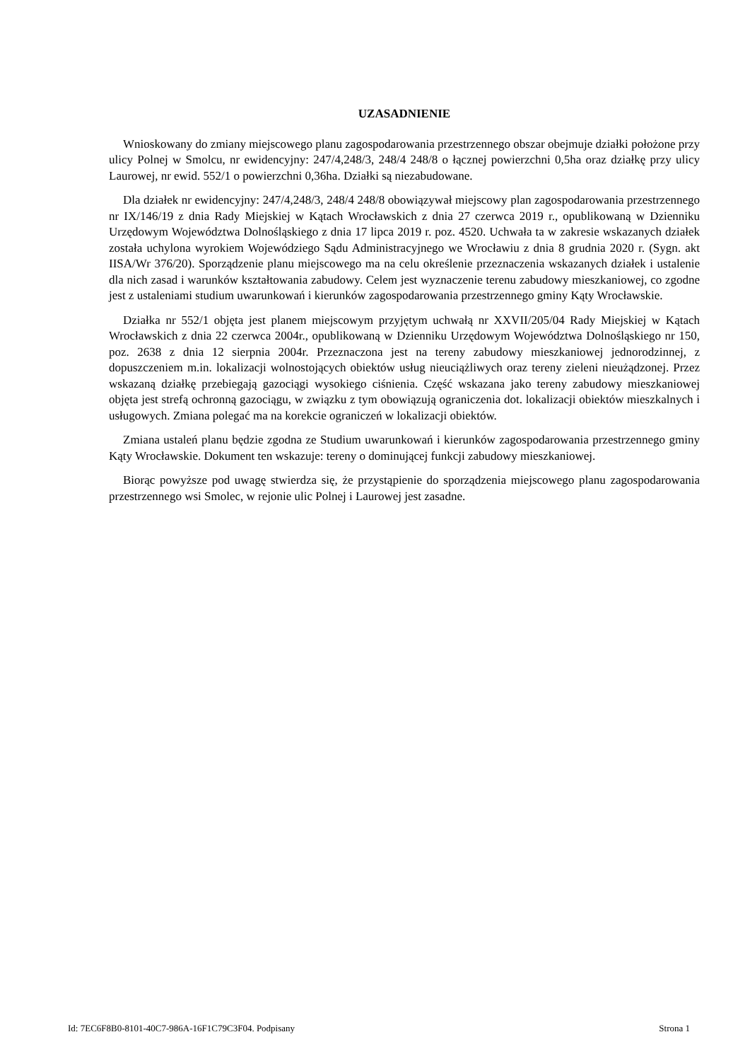UZASADNIENIE
Wnioskowany do zmiany miejscowego planu zagospodarowania przestrzennego obszar obejmuje działki położone przy ulicy Polnej w Smolcu, nr ewidencyjny: 247/4,248/3, 248/4 248/8 o łącznej powierzchni 0,5ha oraz działkę przy ulicy Laurowej, nr ewid. 552/1 o powierzchni 0,36ha. Działki są niezabudowane.
Dla działek nr ewidencyjny: 247/4,248/3, 248/4 248/8 obowiązywał miejscowy plan zagospodarowania przestrzennego nr IX/146/19 z dnia Rady Miejskiej w Kątach Wrocławskich z dnia 27 czerwca 2019 r., opublikowaną w Dzienniku Urzędowym Województwa Dolnośląskiego z dnia 17 lipca 2019 r. poz. 4520. Uchwała ta w zakresie wskazanych działek została uchylona wyrokiem Wojewódziego Sądu Administracyjnego we Wrocławiu z dnia 8 grudnia 2020 r. (Sygn. akt IISA/Wr 376/20). Sporządzenie planu miejscowego ma na celu określenie przeznaczenia wskazanych działek i ustalenie dla nich zasad i warunków kształtowania zabudowy. Celem jest wyznaczenie terenu zabudowy mieszkaniowej, co zgodne jest z ustaleniami studium uwarunkowań i kierunków zagospodarowania przestrzennego gminy Kąty Wrocławskie.
Działka nr 552/1 objęta jest planem miejscowym przyjętym uchwałą nr XXVII/205/04 Rady Miejskiej w Kątach Wrocławskich z dnia 22 czerwca 2004r., opublikowaną w Dzienniku Urzędowym Województwa Dolnośląskiego nr 150, poz. 2638 z dnia 12 sierpnia 2004r. Przeznaczona jest na tereny zabudowy mieszkaniowej jednorodzinnej, z dopuszczeniem m.in. lokalizacji wolnostojących obiektów usług nieuciążliwych oraz tereny zieleni nieużądzonej. Przez wskazaną działkę przebiegają gazociągi wysokiego ciśnienia. Część wskazana jako tereny zabudowy mieszkaniowej objęta jest strefą ochronną gazociągu, w związku z tym obowiązują ograniczenia dot. lokalizacji obiektów mieszkalnych i usługowych. Zmiana polegać ma na korekcie ograniczeń w lokalizacji obiektów.
Zmiana ustaleń planu będzie zgodna ze Studium uwarunkowań i kierunków zagospodarowania przestrzennego gminy Kąty Wrocławskie. Dokument ten wskazuje: tereny o dominującej funkcji zabudowy mieszkaniowej.
Biorąc powyższe pod uwagę stwierdza się, że przystąpienie do sporządzenia miejscowego planu zagospodarowania przestrzennego wsi Smolec, w rejonie ulic Polnej i Laurowej jest zasadne.
Id: 7EC6F8B0-8101-40C7-986A-16F1C79C3F04. Podpisany Strona 1